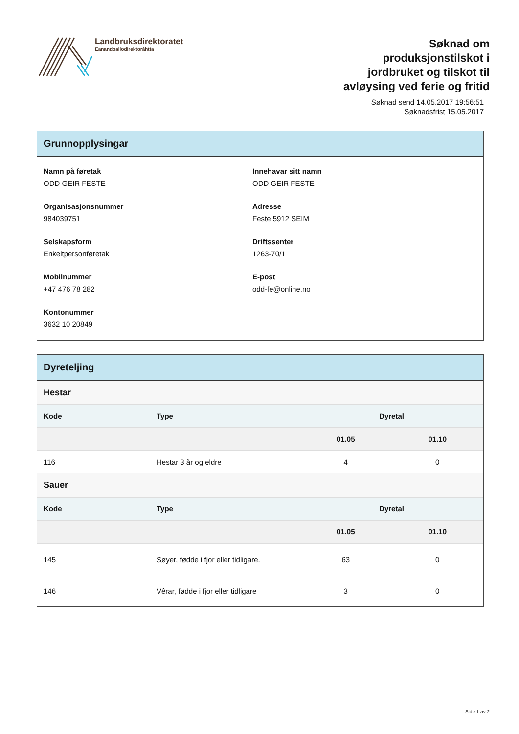Landbruksdirektoratet
Eanandoallodirektoráhtta
Søknad om
produksjonstilskot i
jordbruket og tilskot til
avløysing ved ferie og fritid
Søknad send 14.05.2017 19:56:51
Søknadsfrist 15.05.2017
Grunnopplysingar
Namn på føretak
ODD GEIR FESTE
Innehavar sitt namn
ODD GEIR FESTE
Organisasjonsnummer
984039751
Adresse
Feste 5912 SEIM
Selskapsform
Enkeltpersonføretak
Driftssenter
1263-70/1
Mobilnummer
+47 476 78 282
E-post
odd-fe@online.no
Kontonummer
3632 10 20849
Dyreteljing
| Hestar | | | |
| Kode | Type | Dyretal | |
| | | 01.05 | 01.10 |
| 116 | Hestar 3 år og eldre | 4 | 0 |
| Sauer | | | |
| Kode | Type | Dyretal | |
| | | 01.05 | 01.10 |
| 145 | Søyer, fødde i fjor eller tidligare. | 63 | 0 |
| 146 | Vêrar, fødde i fjor eller tidligare | 3 | 0 |
Side 1 av 2